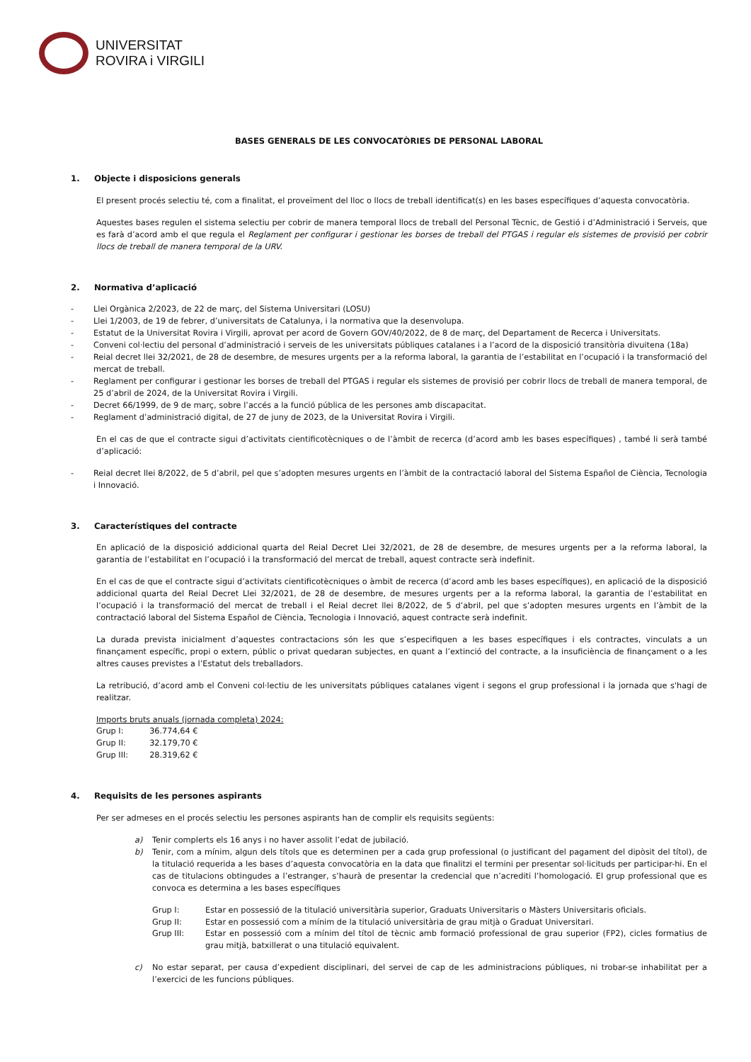UNIVERSITAT
ROVIRA i VIRGILI
BASES GENERALS DE LES CONVOCATÒRIES DE PERSONAL LABORAL
1. Objecte i disposicions generals
El present procés selectiu té, com a finalitat, el proveïment del lloc o llocs de treball identificat(s) en les bases específiques d’aquesta convocatòria.
Aquestes bases regulen el sistema selectiu per cobrir de manera temporal llocs de treball del Personal Tècnic, de Gestió i d’Administració i Serveis, que es farà d’acord amb el que regula el Reglament per configurar i gestionar les borses de treball del PTGAS i regular els sistemes de provisió per cobrir llocs de treball de manera temporal de la URV.
2. Normativa d’aplicació
- Llei Orgànica 2/2023, de 22 de març, del Sistema Universitari (LOSU)
- Llei 1/2003, de 19 de febrer, d’universitats de Catalunya, i la normativa que la desenvolupa.
- Estatut de la Universitat Rovira i Virgili, aprovat per acord de Govern GOV/40/2022, de 8 de març, del Departament de Recerca i Universitats.
- Conveni col·lectiu del personal d’administració i serveis de les universitats públiques catalanes i a l’acord de la disposició transitòria divuitena (18a)
- Reial decret llei 32/2021, de 28 de desembre, de mesures urgents per a la reforma laboral, la garantia de l’estabilitat en l’ocupació i la transformació del mercat de treball.
- Reglament per configurar i gestionar les borses de treball del PTGAS i regular els sistemes de provisió per cobrir llocs de treball de manera temporal, de 25 d’abril de 2024, de la Universitat Rovira i Virgili.
- Decret 66/1999, de 9 de març, sobre l’accés a la funció pública de les persones amb discapacitat.
- Reglament d’administració digital, de 27 de juny de 2023, de la Universitat Rovira i Virgili.
En el cas de que el contracte sigui d’activitats cientificotècniques o de l’àmbit de recerca (d’acord amb les bases específiques) , també li serà també d’aplicació:
- Reial decret llei 8/2022, de 5 d’abril, pel que s’adopten mesures urgents en l’àmbit de la contractació laboral del Sistema Español de Ciència, Tecnologia i Innovació.
3. Característiques del contracte
En aplicació de la disposició addicional quarta del Reial Decret Llei 32/2021, de 28 de desembre, de mesures urgents per a la reforma laboral, la garantia de l’estabilitat en l’ocupació i la transformació del mercat de treball, aquest contracte serà indefinit.
En el cas de que el contracte sigui d’activitats cientificotècniques o àmbit de recerca (d’acord amb les bases específiques), en aplicació de la disposició addicional quarta del Reial Decret Llei 32/2021, de 28 de desembre, de mesures urgents per a la reforma laboral, la garantia de l’estabilitat en l’ocupació i la transformació del mercat de treball i el Reial decret llei 8/2022, de 5 d’abril, pel que s’adopten mesures urgents en l’àmbit de la contractació laboral del Sistema Español de Ciència, Tecnologia i Innovació, aquest contracte serà indefinit.
La durada prevista inicialment d’aquestes contractacions són les que s’especifiquen a les bases específiques i els contractes, vinculats a un finançament específic, propi o extern, públic o privat quedaran subjectes, en quant a l’extinció del contracte, a la insuficiència de finançament o a les altres causes previstes a l’Estatut dels treballadors.
La retribució, d’acord amb el Conveni col·lectiu de les universitats públiques catalanes vigent i segons el grup professional i la jornada que s'hagi de realitzar.
Imports bruts anuals (jornada completa) 2024:
| Grup I: | 36.774,64 € |
| Grup II: | 32.179,70 € |
| Grup III: | 28.319,62 € |
4. Requisits de les persones aspirants
Per ser admeses en el procés selectiu les persones aspirants han de complir els requisits següents:
a) Tenir complerts els 16 anys i no haver assolit l’edat de jubilació.
b) Tenir, com a mínim, algun dels títols que es determinen per a cada grup professional (o justificant del pagament del dipòsit del títol), de la titulació requerida a les bases d’aquesta convocatòria en la data que finalitzi el termini per presentar sol·licituds per participar-hi. En el cas de titulacions obtingudes a l’estranger, s’haurà de presentar la credencial que n’acrediti l’homologació. El grup professional que es convoca es determina a les bases específiques
Grup I: Estar en possessió de la titulació universitària superior, Graduats Universitaris o Màsters Universitaris oficials.
Grup II: Estar en possessió com a mínim de la titulació universitària de grau mitjà o Graduat Universitari.
Grup III: Estar en possessió com a mínim del títol de tècnic amb formació professional de grau superior (FP2), cicles formatius de grau mitjà, batxillerat o una titulació equivalent.
c) No estar separat, per causa d’expedient disciplinari, del servei de cap de les administracions públiques, ni trobar-se inhabilitat per a l’exercici de les funcions públiques.